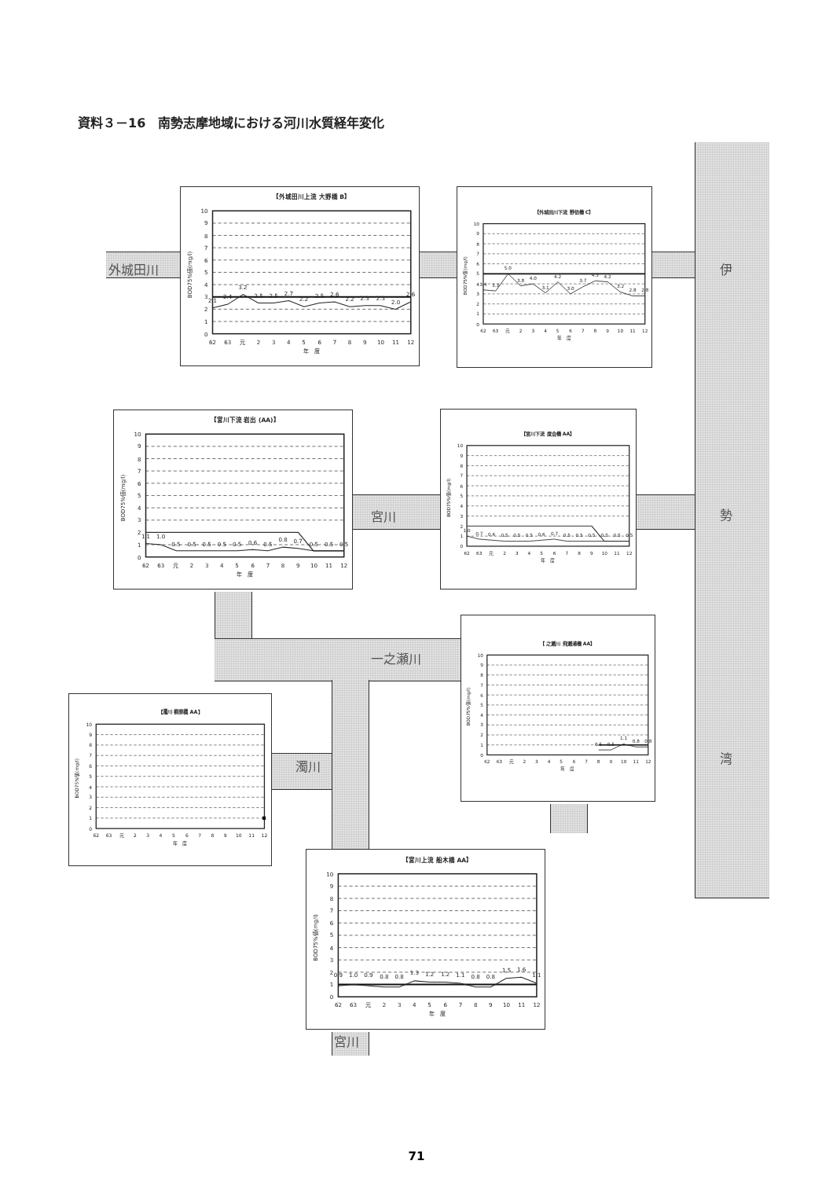資料３－16　南勢志摩地域における河川水質経年変化
外城田川
【外城田川上流 大野橋 B】
0
1
2
3
4
5
6
7
8
9
10
BOD75%値(mg/l)
2.1
2.4
3.2
2.5
2.5
2.7
2.2
2.5
2.6
2.2
2.3
2.3
2.0
2.6
62
63
元
2
3
4
5
6
7
8
9
10
11
12
年　度
【外城田川下流 野依橋 C】
0
1
2
3
4
5
6
7
8
9
10
BOD75%値(mg/l)
3.4
3.3
5.0
3.8
4.0
3.1
4.2
3.0
3.7
4.3
4.2
3.2
2.8
2.8
62
63
元
2
3
4
5
6
7
8
9
10
11
12
年　度
伊
【宮川下流 岩出 (AA)】
0
1
2
3
4
5
6
7
8
9
10
BOD75%値(mg/l)
1.1
1.0
0.5
0.5
0.5
0.5
0.5
0.6
0.5
0.8
0.7
0.5
0.5
0.5
62
63
元
2
3
4
5
6
7
8
9
10
11
12
年　度
宮川
【宮川下流 度会橋 AA】
0
1
2
3
4
5
6
7
8
9
10
BOD75%値(mg/l)
1.0
0.7
0.6
0.5
0.5
0.5
0.6
0.7
0.5
0.5
0.5
0.5
0.5
0.5
62
63
元
2
3
4
5
6
7
8
9
10
11
12
年　度
勢
一之瀬川
【 之瀬川 飛瀬浦橋 AA】
0
1
2
3
4
5
6
7
8
9
10
BOD75%値(mg/l)
0.5
0.5
1.1
0.8
0.8
62
63
元
2
3
4
5
6
7
8
9
10
11
12
年　度
【濁川 柳原橋 AA】
0
1
2
3
4
5
6
7
8
9
10
BOD75%値(mg/l)
62
63
元
2
3
4
5
6
7
8
9
10
11
12
年　度
濁川
湾
【宮川上流 船木橋 AA】
0
1
2
3
4
5
6
7
8
9
10
BOD75%値(mg/l)
0.9
1.0
0.9
0.8
0.8
1.3
1.2
1.2
1.1
0.8
0.8
1.5
1.6
1.1
62
63
元
2
3
4
5
6
7
8
9
10
11
12
年　度
宮川
71